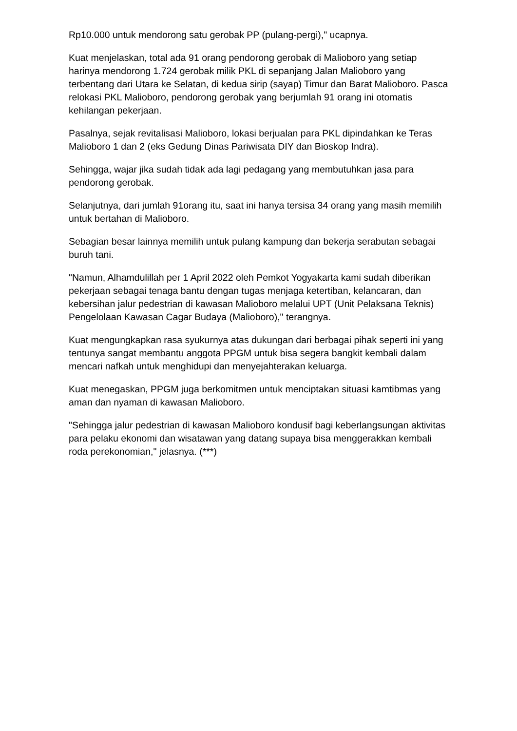Rp10.000 untuk mendorong satu gerobak PP (pulang-pergi)," ucapnya.
Kuat menjelaskan, total ada 91 orang pendorong gerobak di Malioboro yang setiap harinya mendorong 1.724 gerobak milik PKL di sepanjang Jalan Malioboro yang terbentang dari Utara ke Selatan, di kedua sirip (sayap) Timur dan Barat Malioboro. Pasca relokasi PKL Malioboro, pendorong gerobak yang berjumlah 91 orang ini otomatis kehilangan pekerjaan.
Pasalnya, sejak revitalisasi Malioboro, lokasi berjualan para PKL dipindahkan ke Teras Malioboro 1 dan 2 (eks Gedung Dinas Pariwisata DIY dan Bioskop Indra).
Sehingga, wajar jika sudah tidak ada lagi pedagang yang membutuhkan jasa para pendorong gerobak.
Selanjutnya, dari jumlah 91orang itu, saat ini hanya tersisa 34 orang yang masih memilih untuk bertahan di Malioboro.
Sebagian besar lainnya memilih untuk pulang kampung dan bekerja serabutan sebagai buruh tani.
"Namun, Alhamdulillah per 1 April 2022 oleh Pemkot Yogyakarta kami sudah diberikan pekerjaan sebagai tenaga bantu dengan tugas menjaga ketertiban, kelancaran, dan kebersihan jalur pedestrian di kawasan Malioboro melalui UPT (Unit Pelaksana Teknis) Pengelolaan Kawasan Cagar Budaya (Malioboro)," terangnya.
Kuat mengungkapkan rasa syukurnya atas dukungan dari berbagai pihak seperti ini yang tentunya sangat membantu anggota PPGM untuk bisa segera bangkit kembali dalam mencari nafkah untuk menghidupi dan menyejahterakan keluarga.
Kuat menegaskan, PPGM juga berkomitmen untuk menciptakan situasi kamtibmas yang aman dan nyaman di kawasan Malioboro.
"Sehingga jalur pedestrian di kawasan Malioboro kondusif bagi keberlangsungan aktivitas para pelaku ekonomi dan wisatawan yang datang supaya bisa menggerakkan kembali roda perekonomian," jelasnya. (***)